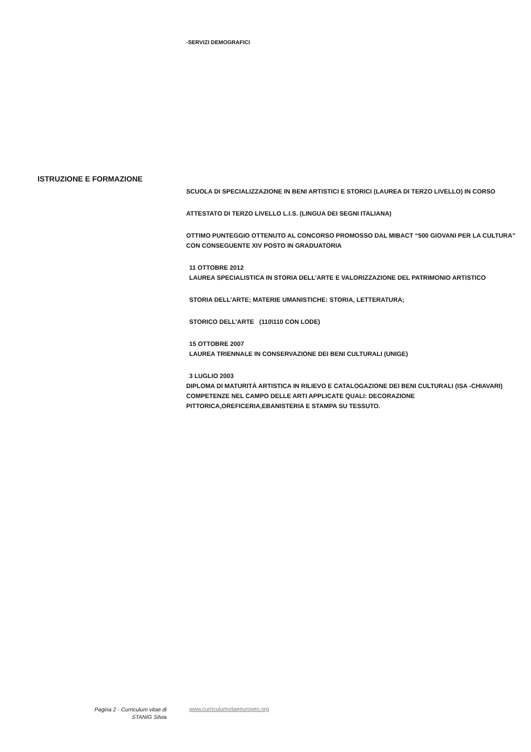-SERVIZI DEMOGRAFICI
ISTRUZIONE E FORMAZIONE
SCUOLA DI SPECIALIZZAZIONE IN BENI ARTISTICI E STORICI (LAUREA DI TERZO LIVELLO) IN CORSO
ATTESTATO DI TERZO LIVELLO L.I.S. (LINGUA DEI SEGNI ITALIANA)
OTTIMO PUNTEGGIO OTTENUTO AL CONCORSO PROMOSSO DAL MIBACT “500 GIOVANI PER LA CULTURA” CON CONSEGUENTE XIV POSTO IN GRADUATORIA
11 OTTOBRE 2012
LAUREA SPECIALISTICA IN STORIA DELL’ARTE E VALORIZZAZIONE DEL PATRIMONIO ARTISTICO
STORIA DELL’ARTE; MATERIE UMANISTICHE: STORIA, LETTERATURA;
STORICO DELL’ARTE (110\110 CON LODE)
15 OTTOBRE 2007
LAUREA TRIENNALE IN CONSERVAZIONE DEI BENI CULTURALI (UNIGE)
3 LUGLIO 2003
DIPLOMA DI MATURITÀ ARTISTICA IN RILIEVO E CATALOGAZIONE DEI BENI CULTURALI (ISA -CHIAVARI)
COMPETENZE NEL CAMPO DELLE ARTI APPLICATE QUALI: DECORAZIONE PITTORICA,OREFICERIA,EBANISTERIA E STAMPA SU TESSUTO.
Pagina 2 - Curriculum vitae di
STANIG Silvia
www.curriculumvitaeeuropeo.org